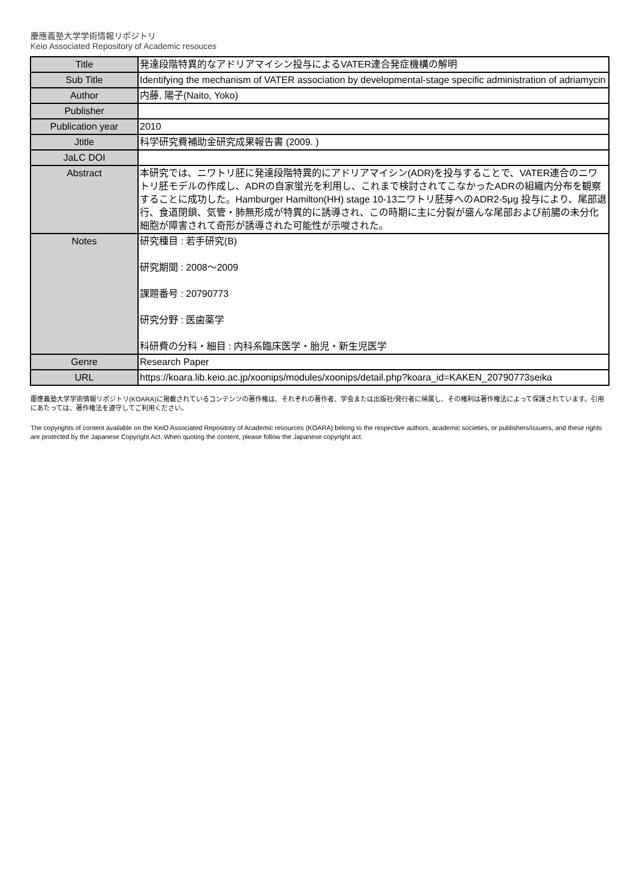慶應義塾大学学術情報リポジトリ
Keio Associated Repository of Academic resouces
| Title | 発達段階特異的なアドリアマイシン投与によるVATER連合発症機構の解明 |
| Sub Title | Identifying the mechanism of VATER association by developmental-stage specific administration of adriamycin |
| Author | 内藤, 陽子(Naito, Yoko) |
| Publisher | |
| Publication year | 2010 |
| Jtitle | 科学研究費補助金研究成果報告書 (2009. ) |
| JaLC DOI | |
| Abstract | 本研究では、ニワトリ胚に発達段階特異的にアドリアマイシン(ADR)を投与することで、VATER連合のニワトリ胚モデルの作成し、ADRの自家蛍光を利用し、これまで検討されてこなかったADRの組織内分布を観察することに成功した。Hamburger Hamilton(HH) stage 10-13ニワトリ胚芽へのADR2-5μg 投与により、尾部退行、食道閉鎖、気管・肺無形成が特異的に誘導され、この時期に主に分裂が盛んな尾部および前腸の未分化細胞が障害されて奇形が誘導された可能性が示唆された。 |
| Notes | 研究種目 : 若手研究(B) 研究期間 : 2008～2009 課題番号 : 20790773 研究分野 : 医歯薬学 科研費の分科・細目 : 内科系臨床医学・胎児・新生児医学 |
| Genre | Research Paper |
| URL | https://koara.lib.keio.ac.jp/xoonips/modules/xoonips/detail.php?koara_id=KAKEN_20790773seika |
慶應義塾大学学術情報リポジトリ(KOARA)に掲載されているコンテンツの著作権は、それぞれの著作者、学会または出版社/発行者に帰属し、その権利は著作権法によって保護されています。引用にあたっては、著作権法を遵守してご利用ください。
The copyrights of content available on the KeiO Associated Repository of Academic resources (KOARA) belong to the respective authors, academic societies, or publishers/issuers, and these rights are protected by the Japanese Copyright Act. When quoting the content, please follow the Japanese copyright act.